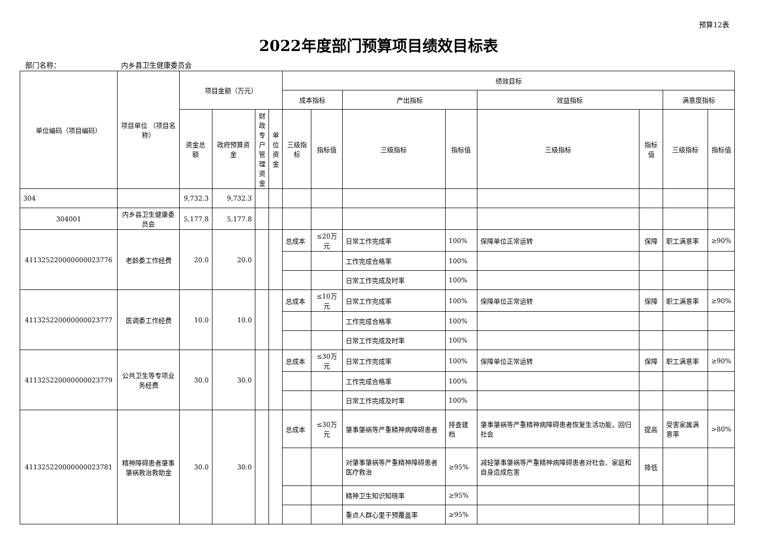预算12表
2022年度部门预算项目绩效目标表
部门名称： 内乡县卫生健康委员会
| 单位编码（项目编码） | 项目单位 （项目名称） | 项目金额（万元） | | | | 绩效目标 | | | | | | | |
| --- | --- | --- | --- | --- | --- | --- | --- | --- | --- | --- | --- | --- | --- |
| | | | | | | 成本指标 | | 产出指标 | | 效益指标 | | 满意度指标 | |
| | | 资金总额 | 政府预算资金 | 财政专户管理资金 | 单位资金 | 三级指标 | 指标值 | 三级指标 | 指标值 | 三级指标 | 指标值 | 三级指标 | 指标值 |
| 304 | | 9,732.3 | 9,732.3 | | | | | | | | | | |
| 304001 | 内乡县卫生健康委员会 | 5,177.8 | 5,177.8 | | | | | | | | | | |
| 411325220000000023776 | 老龄委工作经费 | 20.0 | 20.0 | | | 总成本 | ≤20万元 | 日常工作完成率 | 100% | 保障单位正常运转 | 保障 | 职工满意率 | ≥90% |
| | | | | | | | | 工作完成合格率 | 100% | | | | |
| | | | | | | | | 日常工作完成及时率 | 100% | | | | |
| 411325220000000023777 | 医调委工作经费 | 10.0 | 10.0 | | | 总成本 | ≤10万元 | 日常工作完成率 | 100% | 保障单位正常运转 | 保障 | 职工满意率 | ≥90% |
| | | | | | | | | 工作完成合格率 | 100% | | | | |
| | | | | | | | | 日常工作完成及时率 | 100% | | | | |
| 411325220000000023779 | 公共卫生等专项业务经费 | 30.0 | 30.0 | | | 总成本 | ≤30万元 | 日常工作完成率 | 100% | 保障单位正常运转 | 保障 | 职工满意率 | ≥90% |
| | | | | | | | | 工作完成合格率 | 100% | | | | |
| | | | | | | | | 日常工作完成及时率 | 100% | | | | |
| 411325220000000023781 | 精神障碍患者肇事肇祸救治救助金 | 30.0 | 30.0 | | | 总成本 | ≤30万元 | 肇事肇祸等严重精神病障碍患者 | 排查建档 | 肇事肇祸等严重精神病障碍患者恢复生活功能，回归社会 | 提高 | 受害家属满意率 | >80% |
| | | | | | | | | 对肇事肇祸等严重精神障碍患者医疗救治 | ≥95% | 减轻肇事肇祸等严重精神病障碍患者对社会、家庭和自身造成危害 | 降低 | | |
| | | | | | | | | 精神卫生知识知晓率 | ≥95% | | | | |
| | | | | | | | | 重点人群心里干预覆盖率 | ≥95% | | | | |